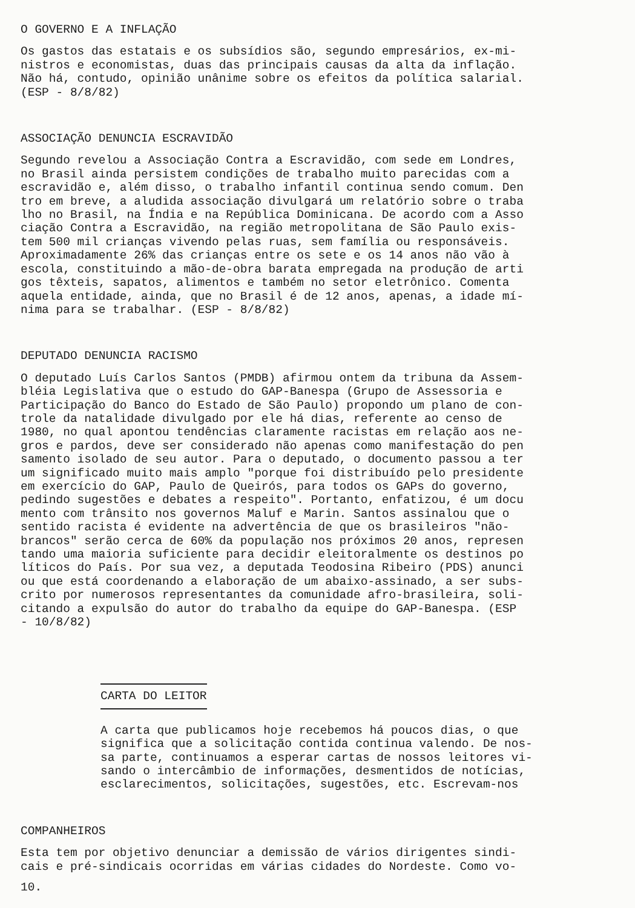O GOVERNO E A INFLAÇÃO
Os gastos das estatais e os subsídios são, segundo empresários, ex-mi- nistros e economistas, duas das principais causas da alta da inflação. Não há, contudo, opinião unânime sobre os efeitos da política salarial. (ESP - 8/8/82)
ASSOCIAÇÃO DENUNCIA ESCRAVIDÃO
Segundo revelou a Associação Contra a Escravidão, com sede em Londres, no Brasil ainda persistem condições de trabalho muito parecidas com a escravidão e, além disso, o trabalho infantil continua sendo comum. Den tro em breve, a aludida associação divulgará um relatório sobre o traba lho no Brasil, na Índia e na República Dominicana. De acordo com a Asso ciação Contra a Escravidão, na região metropolitana de São Paulo exis- tem 500 mil crianças vivendo pelas ruas, sem família ou responsáveis. Aproximadamente 26% das crianças entre os sete e os 14 anos não vão à escola, constituindo a mão-de-obra barata empregada na produção de arti gos têxteis, sapatos, alimentos e também no setor eletrônico. Comenta aquela entidade, ainda, que no Brasil é de 12 anos, apenas, a idade mí- nima para se trabalhar. (ESP - 8/8/82)
DEPUTADO DENUNCIA RACISMO
O deputado Luís Carlos Santos (PMDB) afirmou ontem da tribuna da Assem- bléia Legislativa que o estudo do GAP-Banespa (Grupo de Assessoria e Participação do Banco do Estado de São Paulo) propondo um plano de con- trole da natalidade divulgado por ele há dias, referente ao censo de 1980, no qual apontou tendências claramente racistas em relação aos ne- gros e pardos, deve ser considerado não apenas como manifestação do pen samento isolado de seu autor. Para o deputado, o documento passou a ter um significado muito mais amplo "porque foi distribuído pelo presidente em exercício do GAP, Paulo de Queirós, para todos os GAPs do governo, pedindo sugestões e debates a respeito". Portanto, enfatizou, é um docu mento com trânsito nos governos Maluf e Marin. Santos assinalou que o sentido racista é evidente na advertência de que os brasileiros "não- brancos" serão cerca de 60% da população nos próximos 20 anos, represen tando uma maioria suficiente para decidir eleitoralmente os destinos po líticos do País. Por sua vez, a deputada Teodosina Ribeiro (PDS) anunci ou que está coordenando a elaboração de um abaixo-assinado, a ser subs- crito por numerosos representantes da comunidade afro-brasileira, soli- citando a expulsão do autor do trabalho da equipe do GAP-Banespa. (ESP - 10/8/82)
CARTA DO LEITOR
A carta que publicamos hoje recebemos há poucos dias, o que significa que a solicitação contida continua valendo. De nos- sa parte, continuamos a esperar cartas de nossos leitores vi- sando o intercâmbio de informações, desmentidos de notícias, esclarecimentos, solicitações, sugestões, etc. Escrevam-nos
COMPANHEIROS
Esta tem por objetivo denunciar a demissão de vários dirigentes sindi- cais e pré-sindicais ocorridas em várias cidades do Nordeste. Como vo-
10.